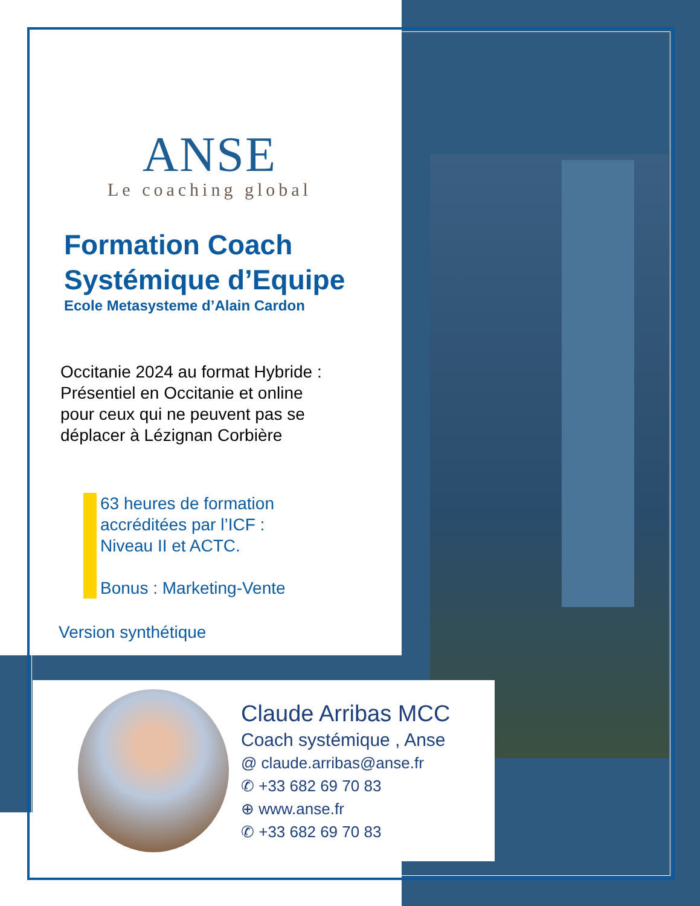ANSE
Le coaching global
Formation Coach
Systémique d’Equipe
Ecole Metasysteme d’Alain Cardon
Occitanie 2024 au format Hybride :
Présentiel en Occitanie et online
pour ceux qui ne peuvent pas se
déplacer à Lézignan Corbière
63 heures de formation
accréditées par l’ICF :
Niveau II et ACTC.
Bonus : Marketing-Vente
Version synthétique
Claude Arribas MCC
Coach systémique , Anse
@ claude.arribas@anse.fr
✆ +33 682 69 70 83
⊕ www.anse.fr
✆ +33 682 69 70 83